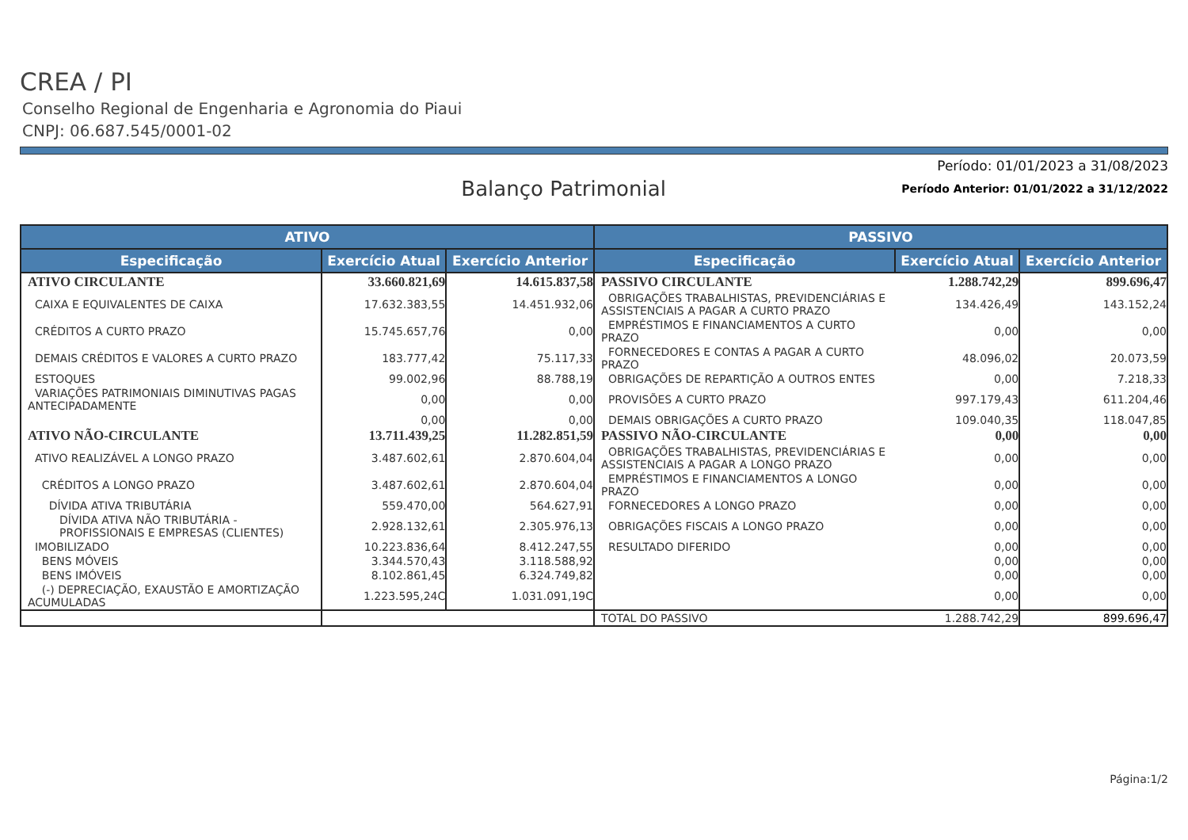CREA / PI
Conselho Regional de Engenharia e Agronomia do Piaui
CNPJ: 06.687.545/0001-02
Período: 01/01/2023 a 31/08/2023
Balanço Patrimonial
Período Anterior: 01/01/2022 a 31/12/2022
| ATIVO | | | PASSIVO | | |
| --- | --- | --- | --- | --- | --- |
| Especificação | Exercício Atual | Exercício Anterior | Especificação | Exercício Atual | Exercício Anterior |
| ATIVO CIRCULANTE | 33.660.821,69 | 14.615.837,58 | PASSIVO CIRCULANTE | 1.288.742,29 | 899.696,47 |
| CAIXA E EQUIVALENTES DE CAIXA | 17.632.383,55 | 14.451.932,06 | OBRIGAÇÕES TRABALHISTAS, PREVIDENCIÁRIAS E ASSISTENCIAIS A PAGAR A CURTO PRAZO | 134.426,49 | 143.152,24 |
| CRÉDITOS A CURTO PRAZO | 15.745.657,76 | 0,00 | EMPRÉSTIMOS E FINANCIAMENTOS A CURTO PRAZO | 0,00 | 0,00 |
| DEMAIS CRÉDITOS E VALORES A CURTO PRAZO | 183.777,42 | 75.117,33 | FORNECEDORES E CONTAS A PAGAR A CURTO PRAZO | 48.096,02 | 20.073,59 |
| ESTOQUES | 99.002,96 | 88.788,19 | OBRIGAÇÕES DE REPARTIÇÃO A OUTROS ENTES | 0,00 | 7.218,33 |
| VARIAÇÕES PATRIMONIAIS DIMINUTIVAS PAGAS ANTECIPADAMENTE | 0,00 | 0,00 | PROVISÕES A CURTO PRAZO | 997.179,43 | 611.204,46 |
| | 0,00 | 0,00 | DEMAIS OBRIGAÇÕES A CURTO PRAZO | 109.040,35 | 118.047,85 |
| ATIVO NÃO-CIRCULANTE | 13.711.439,25 | 11.282.851,59 | PASSIVO NÃO-CIRCULANTE | 0,00 | 0,00 |
| ATIVO REALIZÁVEL A LONGO PRAZO | 3.487.602,61 | 2.870.604,04 | OBRIGAÇÕES TRABALHISTAS, PREVIDENCIÁRIAS E ASSISTENCIAIS A PAGAR A LONGO PRAZO | 0,00 | 0,00 |
| CRÉDITOS A LONGO PRAZO | 3.487.602,61 | 2.870.604,04 | EMPRÉSTIMOS E FINANCIAMENTOS A LONGO PRAZO | 0,00 | 0,00 |
| DÍVIDA ATIVA TRIBUTÁRIA | 559.470,00 | 564.627,91 | FORNECEDORES A LONGO PRAZO | 0,00 | 0,00 |
| DÍVIDA ATIVA NÃO TRIBUTÁRIA - PROFISSIONAIS E EMPRESAS (CLIENTES) | 2.928.132,61 | 2.305.976,13 | OBRIGAÇÕES FISCAIS A LONGO PRAZO | 0,00 | 0,00 |
| IMOBILIZADO | 10.223.836,64 | 8.412.247,55 | RESULTADO DIFERIDO | 0,00 | 0,00 |
| BENS MÓVEIS | 3.344.570,43 | 3.118.588,92 | | 0,00 | 0,00 |
| BENS IMÓVEIS | 8.102.861,45 | 6.324.749,82 | | 0,00 | 0,00 |
| (-) DEPRECIAÇÃO, EXAUSTÃO E AMORTIZAÇÃO ACUMULADAS | 1.223.595,24C | 1.031.091,19C | | 0,00 | 0,00 |
| | | | TOTAL DO PASSIVO | 1.288.742,29 | 899.696,47 |
Página:1/2